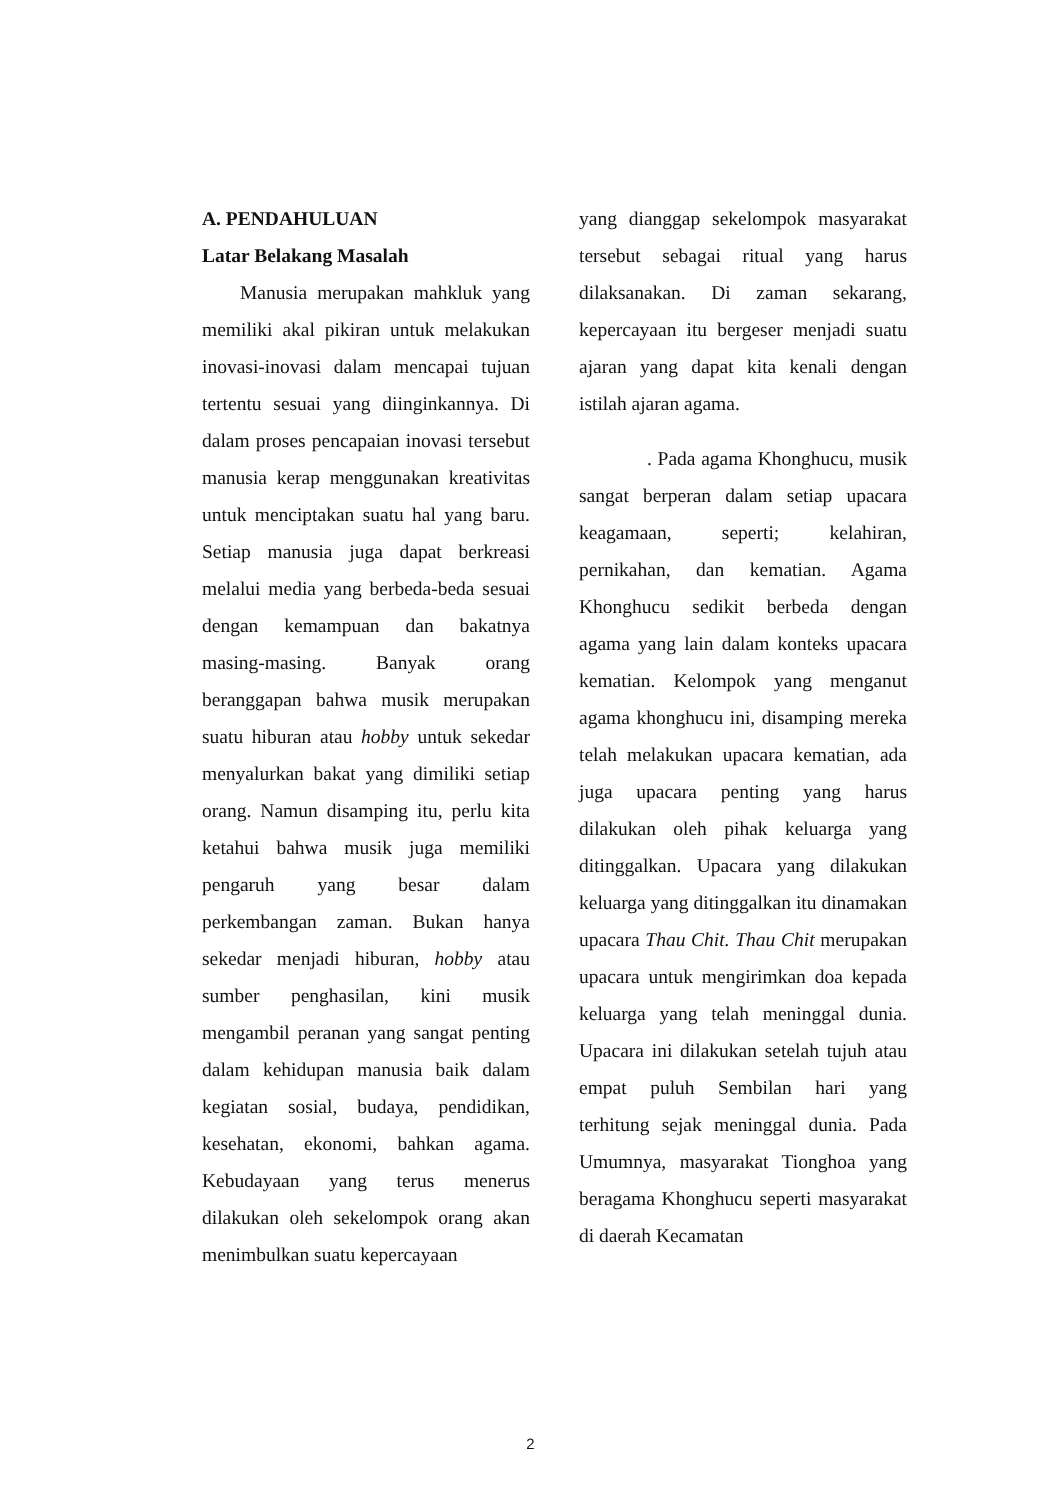A. PENDAHULUAN
Latar Belakang Masalah
Manusia merupakan mahkluk yang memiliki akal pikiran untuk melakukan inovasi-inovasi dalam mencapai tujuan tertentu sesuai yang diinginkannya. Di dalam proses pencapaian inovasi tersebut manusia kerap menggunakan kreativitas untuk menciptakan suatu hal yang baru. Setiap manusia juga dapat berkreasi melalui media yang berbeda-beda sesuai dengan kemampuan dan bakatnya masing-masing. Banyak orang beranggapan bahwa musik merupakan suatu hiburan atau hobby untuk sekedar menyalurkan bakat yang dimiliki setiap orang. Namun disamping itu, perlu kita ketahui bahwa musik juga memiliki pengaruh yang besar dalam perkembangan zaman. Bukan hanya sekedar menjadi hiburan, hobby atau sumber penghasilan, kini musik mengambil peranan yang sangat penting dalam kehidupan manusia baik dalam kegiatan sosial, budaya, pendidikan, kesehatan, ekonomi, bahkan agama. Kebudayaan yang terus menerus dilakukan oleh sekelompok orang akan menimbulkan suatu kepercayaan
yang dianggap sekelompok masyarakat tersebut sebagai ritual yang harus dilaksanakan. Di zaman sekarang, kepercayaan itu bergeser menjadi suatu ajaran yang dapat kita kenali dengan istilah ajaran agama.
. Pada agama Khonghucu, musik sangat berperan dalam setiap upacara keagamaan, seperti; kelahiran, pernikahan, dan kematian. Agama Khonghucu sedikit berbeda dengan agama yang lain dalam konteks upacara kematian. Kelompok yang menganut agama khonghucu ini, disamping mereka telah melakukan upacara kematian, ada juga upacara penting yang harus dilakukan oleh pihak keluarga yang ditinggalkan. Upacara yang dilakukan keluarga yang ditinggalkan itu dinamakan upacara Thau Chit. Thau Chit merupakan upacara untuk mengirimkan doa kepada keluarga yang telah meninggal dunia. Upacara ini dilakukan setelah tujuh atau empat puluh Sembilan hari yang terhitung sejak meninggal dunia. Pada Umumnya, masyarakat Tionghoa yang beragama Khonghucu seperti masyarakat di daerah Kecamatan
2